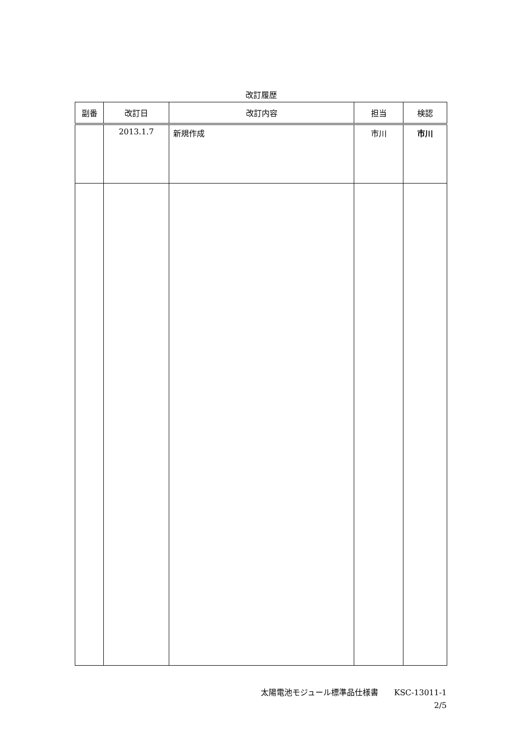改訂履歴
| 副番 | 改訂日 | 改訂内容 | 担当 | 検認 |
| --- | --- | --- | --- | --- |
| | 2013.1.7 | 新規作成 | 市川 | 市川 |
太陽電池モジュール標準品仕様書　　KSC-13011-1
2/5